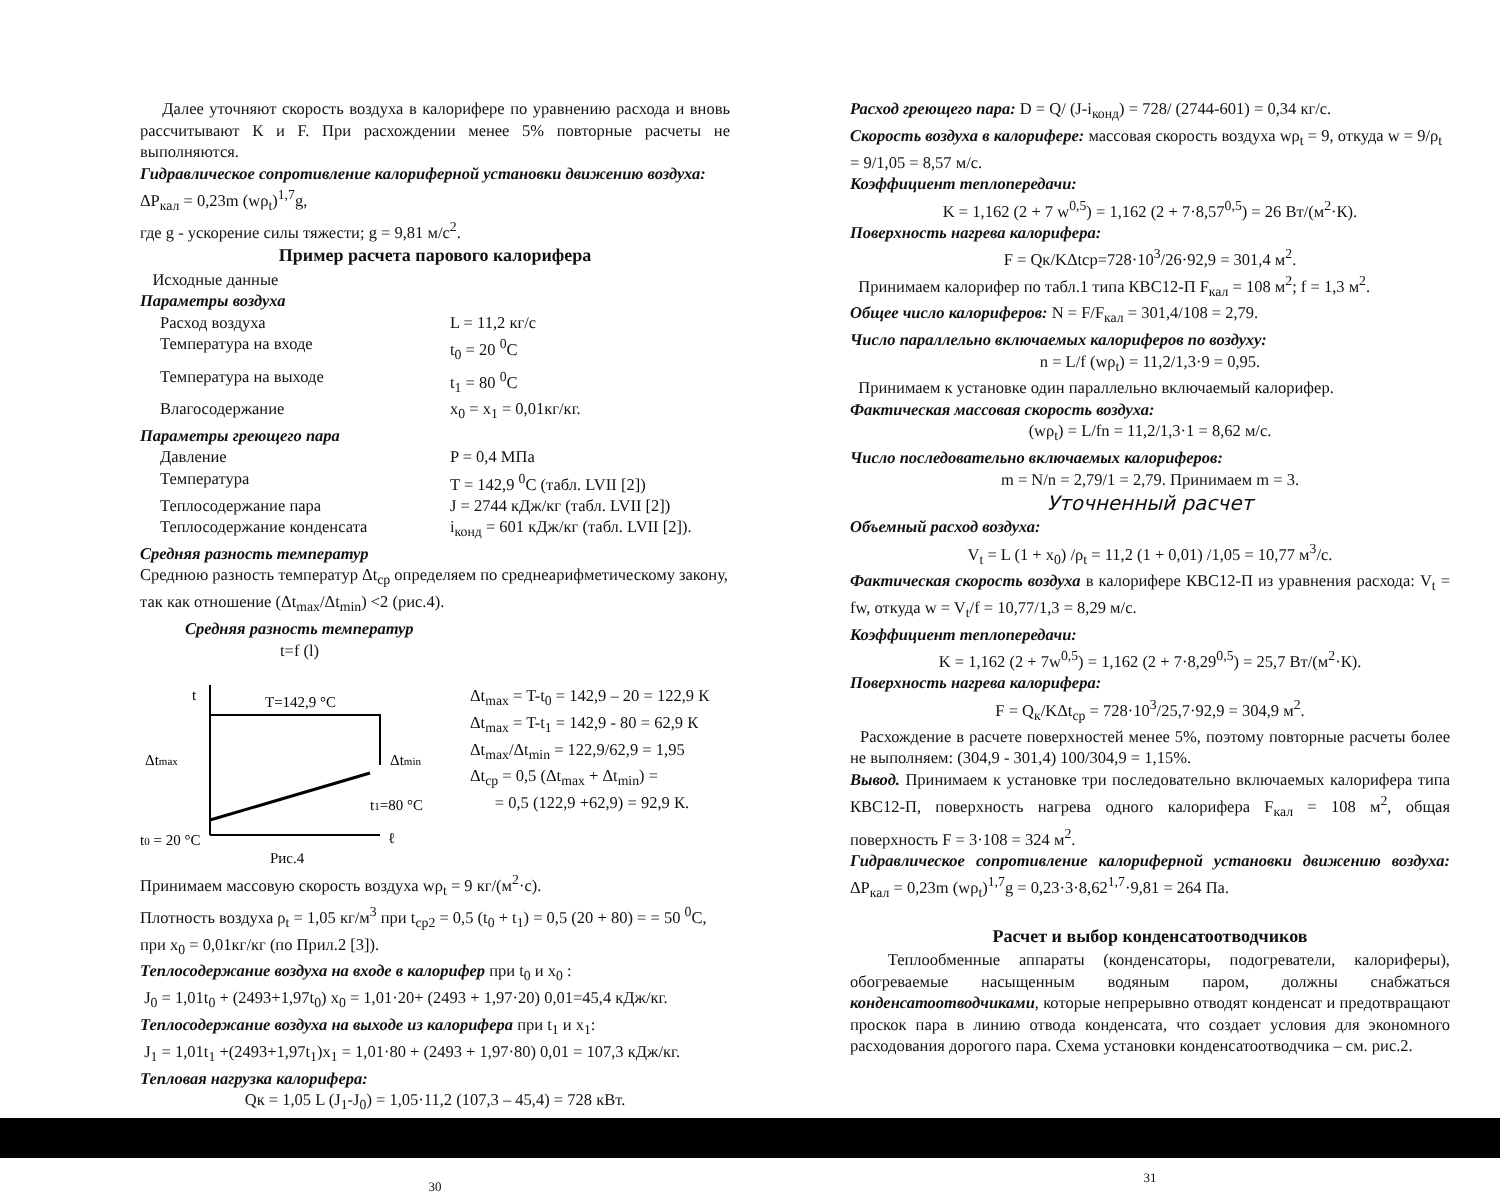Далее уточняют скорость воздуха в калорифере по уравнению расхода и вновь рассчитывают К и F. При расхождении менее 5% повторные расчеты не выполняются.
Гидравлическое сопротивление калориферной установки движению воздуха: ΔP<sub>кал</sub> = 0,23m (wρ<sub>t</sub>)<sup>1,7</sup>g,
где g - ускорение силы тяжести; g = 9,81 м/с<sup>2</sup>.
Пример расчета парового калорифера
Исходные данные
Параметры воздуха
Расход воздуха L = 11,2 кг/с
Температура на входе t<sub>0</sub> = 20 <sup>0</sup>C
Температура на выходе t<sub>1</sub> = 80 <sup>0</sup>C
Влагосодержание x<sub>0</sub> = x<sub>1</sub> = 0,01кг/кг.
Параметры греющего пара
Давление P = 0,4 МПа
Температура T = 142,9 <sup>0</sup>C (табл. LVII [2])
Теплосодержание пара J = 2744 кДж/кг (табл. LVII [2])
Теплосодержание конденсата i<sub>конд</sub> = 601 кДж/кг (табл. LVII [2]).
Средняя разность температур
Среднюю разность температур Δt<sub>ср</sub> определяем по среднеарифметическому закону, так как отношение (Δt<sub>max</sub>/Δt<sub>min</sub>) <2 (рис.4).
Средняя разность температур
t=f (l)
t
T=142,9 °C
Δtmax
Δtmin
t1=80 °C
t0 = 20 °C
ℓ
Рис.4
Δt<sub>max</sub> = T-t<sub>0</sub> = 142,9 – 20 = 122,9 К
Δt<sub>max</sub> = T-t<sub>1</sub> = 142,9 - 80 = 62,9 К
Δt<sub>max</sub>/Δt<sub>min</sub> = 122,9/62,9 = 1,95
Δt<sub>ср</sub> = 0,5 (Δt<sub>max</sub> + Δt<sub>min</sub>) =
= 0,5 (122,9 +62,9) = 92,9 К.
Принимаем массовую скорость воздуха wρ<sub>t</sub> = 9 кг/(м<sup>2</sup>·с).
Плотность воздуха ρ<sub>t</sub> = 1,05 кг/м<sup>3</sup> при t<sub>ср2</sub> = 0,5 (t<sub>0</sub> + t<sub>1</sub>) = 0,5 (20 + 80) = = 50 <sup>0</sup>C, при x<sub>0</sub> = 0,01кг/кг (по Прил.2 [3]).
Теплосодержание воздуха на входе в калорифер при t<sub>0</sub> и x<sub>0</sub> :
J<sub>0</sub> = 1,01t<sub>0</sub> + (2493+1,97t<sub>0</sub>) x<sub>0</sub> = 1,01·20+ (2493 + 1,97·20) 0,01=45,4 кДж/кг.
Теплосодержание воздуха на выходе из калорифера при t<sub>1</sub> и x<sub>1</sub>:
J<sub>1</sub> = 1,01t<sub>1</sub> +(2493+1,97t<sub>1</sub>)x<sub>1</sub> = 1,01·80 + (2493 + 1,97·80) 0,01 = 107,3 кДж/кг.
Тепловая нагрузка калорифера:
Qк = 1,05 L (J<sub>1</sub>-J<sub>0</sub>) = 1,05·11,2 (107,3 – 45,4) = 728 кВт.
30
Расход греющего пара: D = Q/ (J-i<sub>конд</sub>) = 728/ (2744-601) = 0,34 кг/с.
Скорость воздуха в калорифере: массовая скорость воздуха wρ<sub>t</sub> = 9, откуда w = 9/ρ<sub>t</sub> = 9/1,05 = 8,57 м/с.
Коэффициент теплопередачи:
K = 1,162 (2 + 7 w<sup>0,5</sup>) = 1,162 (2 + 7·8,57<sup>0,5</sup>) = 26 Вт/(м<sup>2</sup>·К).
Поверхность нагрева калорифера:
F = Qк/KΔtср=728·10<sup>3</sup>/26·92,9 = 301,4 м<sup>2</sup>.
Принимаем калорифер по табл.1 типа КВС12-П F<sub>кал</sub> = 108 м<sup>2</sup>; f = 1,3 м<sup>2</sup>.
Общее число калориферов: N = F/F<sub>кал</sub> = 301,4/108 = 2,79.
Число параллельно включаемых калориферов по воздуху:
n = L/f (wρ<sub>t</sub>) = 11,2/1,3·9 = 0,95.
Принимаем к установке один параллельно включаемый калорифер.
Фактическая массовая скорость воздуха:
(wρ<sub>t</sub>) = L/fn = 11,2/1,3·1 = 8,62 м/с.
Число последовательно включаемых калориферов:
m = N/n = 2,79/1 = 2,79. Принимаем m = 3.
Уточненный расчет
Объемный расход воздуха:
V<sub>t</sub> = L (1 + x<sub>0</sub>) /ρ<sub>t</sub> = 11,2 (1 + 0,01) /1,05 = 10,77 м<sup>3</sup>/с.
Фактическая скорость воздуха в калорифере КВС12-П из уравнения расхода: V<sub>t</sub> = fw, откуда w = V<sub>t</sub>/f = 10,77/1,3 = 8,29 м/с.
Коэффициент теплопередачи:
K = 1,162 (2 + 7w<sup>0,5</sup>) = 1,162 (2 + 7·8,29<sup>0,5</sup>) = 25,7 Вт/(м<sup>2</sup>·К).
Поверхность нагрева калорифера:
F = Q<sub>к</sub>/KΔt<sub>ср</sub> = 728·10<sup>3</sup>/25,7·92,9 = 304,9 м<sup>2</sup>.
Расхождение в расчете поверхностей менее 5%, поэтому повторные расчеты более не выполняем: (304,9 - 301,4) 100/304,9 = 1,15%.
Вывод. Принимаем к установке три последовательно включаемых калорифера типа КВС12-П, поверхность нагрева одного калорифера F<sub>кал</sub> = 108 м<sup>2</sup>, общая поверхность F = 3·108 = 324 м<sup>2</sup>.
Гидравлическое сопротивление калориферной установки движению воздуха: ΔP<sub>кал</sub> = 0,23m (wρ<sub>t</sub>)<sup>1,7</sup>g = 0,23·3·8,62<sup>1,7</sup>·9,81 = 264 Па.
Расчет и выбор конденсатоотводчиков
Теплообменные аппараты (конденсаторы, подогреватели, калориферы), обогреваемые насыщенным водяным паром, должны снабжаться конденсатоотводчиками, которые непрерывно отводят конденсат и предотвращают проскок пара в линию отвода конденсата, что создает условия для экономного расходования дорогого пара. Схема установки конденсатоотводчика – см. рис.2.
31